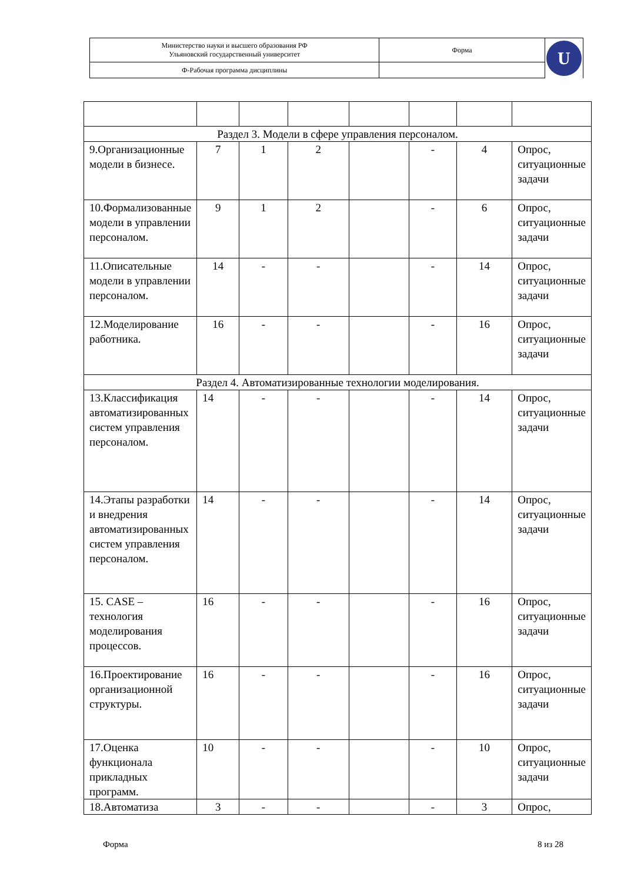| Министерство науки и высшего образования РФ Ульяновский государственный университет | Форма | U |
| Ф-Рабочая программа дисциплины | | |
| Раздел 3. Модели в сфере управления персоналом. | | | | | | | |
| 9.Организационные модели в бизнесе. | 7 | 1 | 2 | | - | 4 | Опрос, ситуационные задачи |
| 10.Формализованные модели в управлении персоналом. | 9 | 1 | 2 | | - | 6 | Опрос, ситуационные задачи |
| 11.Описательные модели в управлении персоналом. | 14 | - | - | | - | 14 | Опрос, ситуационные задачи |
| 12.Моделирование работника. | 16 | - | - | | - | 16 | Опрос, ситуационные задачи |
| Раздел 4. Автоматизированные технологии моделирования. | | | | | | | |
| 13.Классификация автоматизированных систем управления персоналом. | 14 | - | - | | - | 14 | Опрос, ситуационные задачи |
| 14.Этапы разработки и внедрения автоматизированных систем управления персоналом. | 14 | - | - | | - | 14 | Опрос, ситуационные задачи |
| 15. CASE – технология моделирования процессов. | 16 | - | - | | - | 16 | Опрос, ситуационные задачи |
| 16.Проектирование организационной структуры. | 16 | - | - | | - | 16 | Опрос, ситуационные задачи |
| 17.Оценка функционала прикладных программ. | 10 | - | - | | - | 10 | Опрос, ситуационные задачи |
| 18.Автоматиза | 3 | - | - | | - | 3 | Опрос, |
Форма 8 из 28